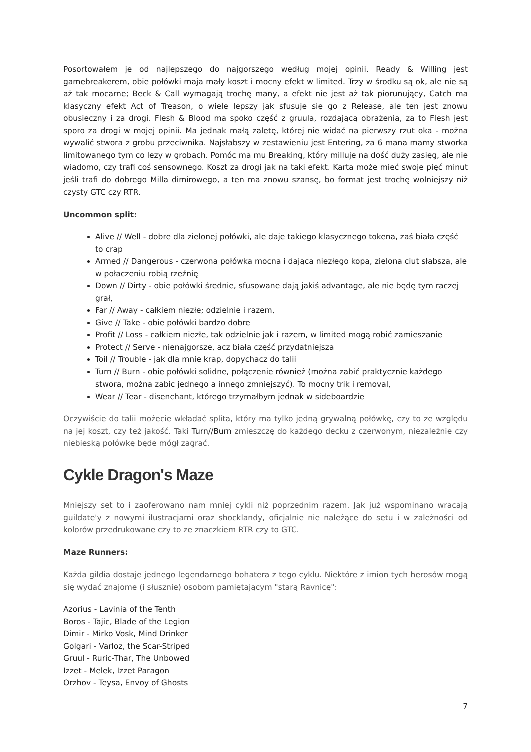Posortowałem je od najlepszego do najgorszego według mojej opinii. Ready & Willing jest gamebreakerem, obie połówki maja mały koszt i mocny efekt w limited. Trzy w środku są ok, ale nie są aż tak mocarne; Beck & Call wymagają trochę many, a efekt nie jest aż tak piorunujący, Catch ma klasyczny efekt Act of Treason, o wiele lepszy jak sfusuje się go z Release, ale ten jest znowu obusieczny i za drogi. Flesh & Blood ma spoko część z gruula, rozdającą obrażenia, za to Flesh jest sporo za drogi w mojej opinii. Ma jednak małą zaletę, której nie widać na pierwszy rzut oka - można wywalić stwora z grobu przeciwnika. Najsłabszy w zestawieniu jest Entering, za 6 mana mamy stworka limitowanego tym co lezy w grobach. Pomóc ma mu Breaking, który milluje na dość duży zasięg, ale nie wiadomo, czy trafi coś sensownego. Koszt za drogi jak na taki efekt. Karta może mieć swoje pięć minut jeśli trafi do dobrego Milla dimirowego, a ten ma znowu szansę, bo format jest trochę wolniejszy niż czysty GTC czy RTR.
Uncommon split:
Alive // Well - dobre dla zielonej połówki, ale daje takiego klasycznego tokena, zaś biała część to crap
Armed // Dangerous - czerwona połówka mocna i dająca niezłego kopa, zielona ciut słabsza, ale w połaczeniu robią rzeźnię
Down // Dirty - obie połówki średnie, sfusowane dają jakiś advantage, ale nie będę tym raczej grał,
Far // Away - całkiem niezłe; odzielnie i razem,
Give // Take - obie połówki bardzo dobre
Profit // Loss - całkiem niezłe, tak odzielnie jak i razem, w limited mogą robić zamieszanie
Protect // Serve - nienajgorsze, acz biała część przydatniejsza
Toil // Trouble - jak dla mnie krap, dopychacz do talii
Turn // Burn - obie połówki solidne, połączenie również (można zabić praktycznie każdego stwora, można zabic jednego a innego zmniejszyć). To mocny trik i removal,
Wear // Tear - disenchant, którego trzymałbym jednak w sideboardzie
Oczywiście do talii możecie wkładać splita, który ma tylko jedną grywalną połówkę, czy to ze względu na jej koszt, czy też jakość. Taki Turn//Burn zmieszczę do każdego decku z czerwonym, niezależnie czy niebieską połówkę będe mógł zagrać.
Cykle Dragon's Maze
Mniejszy set to i zaoferowano nam mniej cykli niż poprzednim razem. Jak już wspominano wracają guildate'y z nowymi ilustracjami oraz shocklandy, oficjalnie nie należące do setu i w zależności od kolorów przedrukowane czy to ze znaczkiem RTR czy to GTC.
Maze Runners:
Każda gildia dostaje jednego legendarnego bohatera z tego cyklu. Niektóre z imion tych herosów mogą się wydać znajome (i słusznie) osobom pamiętającym "starą Ravnicę":
Azorius - Lavinia of the Tenth
Boros - Tajic, Blade of the Legion
Dimir - Mirko Vosk, Mind Drinker
Golgari - Varloz, the Scar-Striped
Gruul - Ruric-Thar, The Unbowed
Izzet - Melek, Izzet Paragon
Orzhov - Teysa, Envoy of Ghosts
7